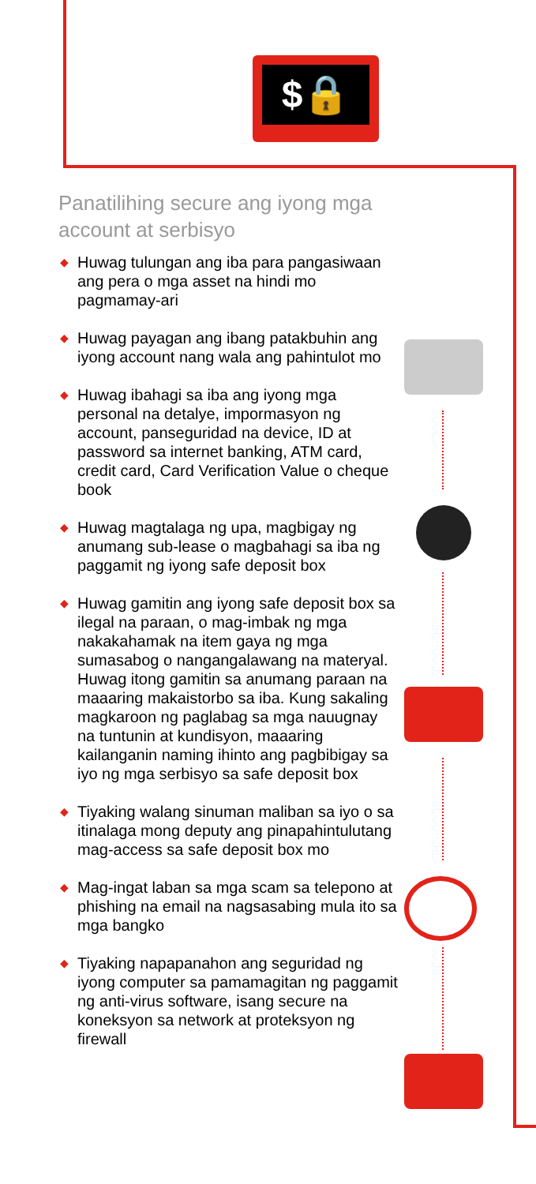$🔒
Panatilihing secure ang iyong mga account at serbisyo
◆ Huwag tulungan ang iba para pangasiwaan ang pera o mga asset na hindi mo pagmamay-ari
◆ Huwag payagan ang ibang patakbuhin ang iyong account nang wala ang pahintulot mo
◆ Huwag ibahagi sa iba ang iyong mga personal na detalye, impormasyon ng account, panseguridad na device, ID at password sa internet banking, ATM card, credit card, Card Verification Value o cheque book
◆ Huwag magtalaga ng upa, magbigay ng anumang sub-lease o magbahagi sa iba ng paggamit ng iyong safe deposit box
◆ Huwag gamitin ang iyong safe deposit box sa ilegal na paraan, o mag-imbak ng mga nakakahamak na item gaya ng mga sumasabog o nangangalawang na materyal. Huwag itong gamitin sa anumang paraan na maaaring makaistorbo sa iba. Kung sakaling magkaroon ng paglabag sa mga nauugnay na tuntunin at kundisyon, maaaring kailanganin naming ihinto ang pagbibigay sa iyo ng mga serbisyo sa safe deposit box
◆ Tiyaking walang sinuman maliban sa iyo o sa itinalaga mong deputy ang pinapahintulutang mag-access sa safe deposit box mo
◆ Mag-ingat laban sa mga scam sa telepono at phishing na email na nagsasabing mula ito sa mga bangko
◆ Tiyaking napapanahon ang seguridad ng iyong computer sa pamamagitan ng paggamit ng anti-virus software, isang secure na koneksyon sa network at proteksyon ng firewall